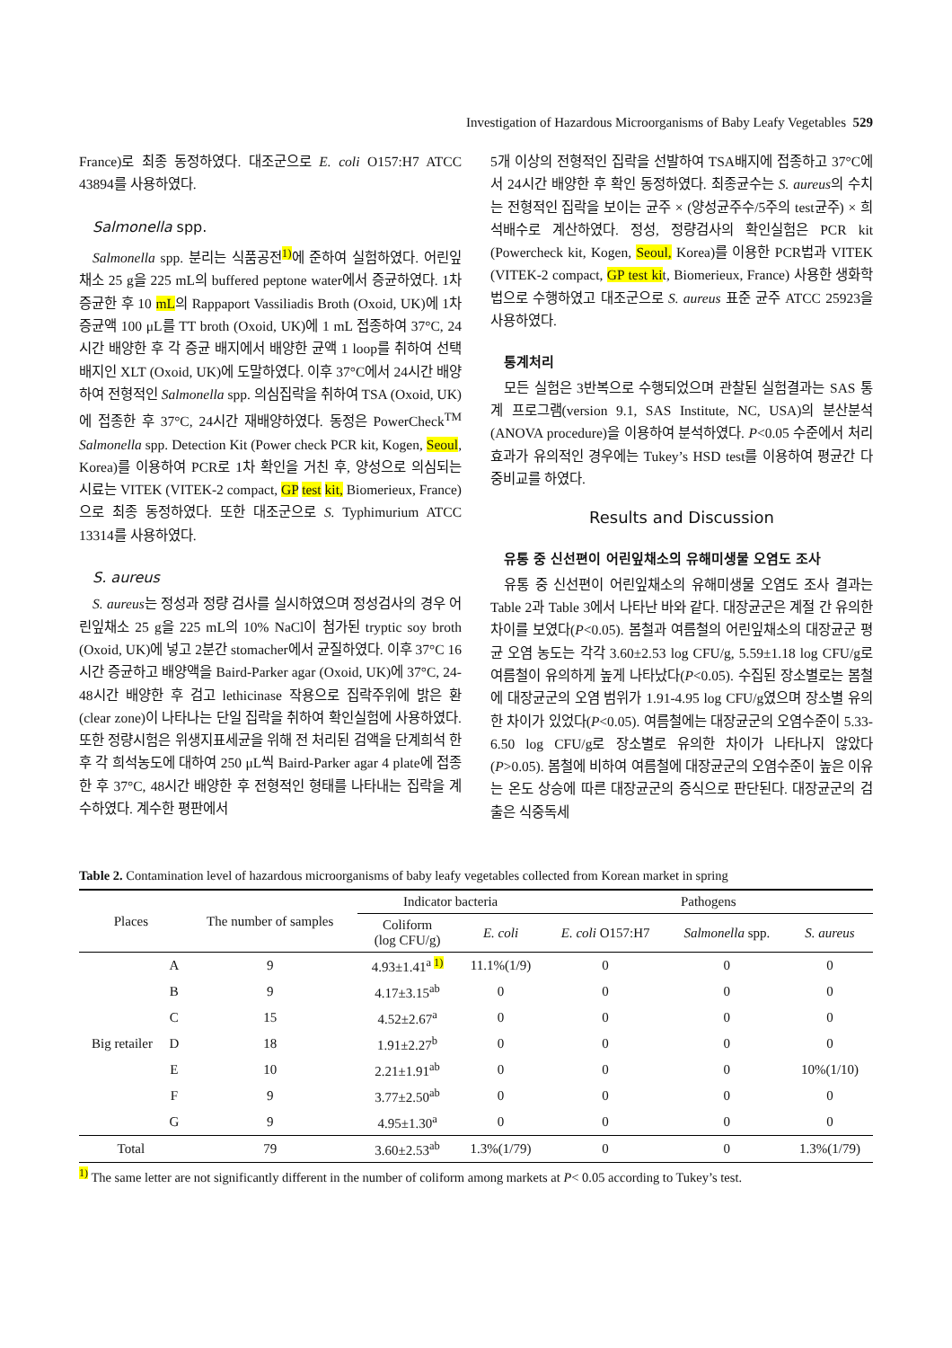Investigation of Hazardous Microorganisms of Baby Leafy Vegetables 529
France)로 최종 동정하였다. 대조군으로 E. coli O157:H7 ATCC 43894를 사용하였다.
Salmonella spp.
Salmonella spp. 분리는 식품공전<sup>1)</sup>에 준하여 실험하였다. 어린잎채소 25 g을 225 mL의 buffered peptone water에서 증균하였다. 1차 증균한 후 10 mL의 Rappaport Vassiliadis Broth (Oxoid, UK)에 1차 증균액 100 μL를 TT broth (Oxoid, UK)에 1 mL 접종하여 37°C, 24시간 배양한 후 각 증균 배지에서 배양한 균액 1 loop를 취하여 선택배지인 XLT (Oxoid, UK)에 도말하였다. 이후 37°C에서 24시간 배양하여 전형적인 Salmonella spp. 의심집락을 취하여 TSA (Oxoid, UK)에 접종한 후 37°C, 24시간 재배양하였다. 동정은 PowerCheck<sup>TM</sup> Salmonella spp. Detection Kit (Power check PCR kit, Kogen, Seoul, Korea)를 이용하여 PCR로 1차 확인을 거친 후, 양성으로 의심되는 시료는 VITEK (VITEK-2 compact, GP test kit, Biomerieux, France)으로 최종 동정하였다. 또한 대조군으로 S. Typhimurium ATCC 13314를 사용하였다.
S. aureus
S. aureus는 정성과 정량 검사를 실시하였으며 정성검사의 경우 어린잎채소 25 g을 225 mL의 10% NaCl이 첨가된 tryptic soy broth (Oxoid, UK)에 넣고 2분간 stomacher에서 균질하였다. 이후 37°C 16시간 증균하고 배양액을 Baird-Parker agar (Oxoid, UK)에 37°C, 24-48시간 배양한 후 검고 lethicinase 작용으로 집락주위에 밝은 환(clear zone)이 나타나는 단일 집락을 취하여 확인실험에 사용하였다. 또한 정량시험은 위생지표세균을 위해 전 처리된 검액을 단계희석 한 후 각 희석농도에 대하여 250 μL씩 Baird-Parker agar 4 plate에 접종한 후 37°C, 48시간 배양한 후 전형적인 형태를 나타내는 집락을 계수하였다. 계수한 평판에서
5개 이상의 전형적인 집락을 선발하여 TSA배지에 접종하고 37°C에서 24시간 배양한 후 확인 동정하였다. 최종균수는 S. aureus의 수치는 전형적인 집락을 보이는 균주 × (양성균주수/5주의 test균주) × 희석배수로 계산하였다. 정성, 정량검사의 확인실험은 PCR kit (Powercheck kit, Kogen, Seoul, Korea)를 이용한 PCR법과 VITEK (VITEK-2 compact, GP test kit, Biomerieux, France) 사용한 생화학법으로 수행하였고 대조군으로 S. aureus 표준 균주 ATCC 25923을 사용하였다.
통계처리
모든 실험은 3반복으로 수행되었으며 관찰된 실험결과는 SAS 통계 프로그램(version 9.1, SAS Institute, NC, USA)의 분산분석(ANOVA procedure)을 이용하여 분석하였다. P<0.05 수준에서 처리효과가 유의적인 경우에는 Tukey’s HSD test를 이용하여 평균간 다중비교를 하였다.
Results and Discussion
유통 중 신선편이 어린잎채소의 유해미생물 오염도 조사
유통 중 신선편이 어린잎채소의 유해미생물 오염도 조사 결과는 Table 2과 Table 3에서 나타난 바와 같다. 대장균군은 계절 간 유의한 차이를 보였다(P<0.05). 봄철과 여름철의 어린잎채소의 대장균군 평균 오염 농도는 각각 3.60±2.53 log CFU/g, 5.59±1.18 log CFU/g로 여름철이 유의하게 높게 나타났다(P<0.05). 수집된 장소별로는 봄철에 대장균군의 오염 범위가 1.91-4.95 log CFU/g였으며 장소별 유의한 차이가 있었다(P<0.05). 여름철에는 대장균군의 오염수준이 5.33-6.50 log CFU/g로 장소별로 유의한 차이가 나타나지 않았다(P>0.05). 봄철에 비하여 여름철에 대장균군의 오염수준이 높은 이유는 온도 상승에 따른 대장균군의 증식으로 판단된다. 대장균군의 검출은 식중독세
Table 2. Contamination level of hazardous microorganisms of baby leafy vegetables collected from Korean market in spring
| Places | | The number of samples | Indicator bacteria | | Pathogens | | |
| --- | --- | --- | --- | --- | --- | --- | --- |
| | | | Coliform (log CFU/g) | E. coli | E. coli O157:H7 | Salmonella spp. | S. aureus |
| Big retailer | A | 9 | 4.93±1.41<sup>a 1)</sup> | 11.1%(1/9) | 0 | 0 | 0 |
| | B | 9 | 4.17±3.15<sup>ab</sup> | 0 | 0 | 0 | 0 |
| | C | 15 | 4.52±2.67<sup>a</sup> | 0 | 0 | 0 | 0 |
| | D | 18 | 1.91±2.27<sup>b</sup> | 0 | 0 | 0 | 0 |
| | E | 10 | 2.21±1.91<sup>ab</sup> | 0 | 0 | 0 | 10%(1/10) |
| | F | 9 | 3.77±2.50<sup>ab</sup> | 0 | 0 | 0 | 0 |
| | G | 9 | 4.95±1.30<sup>a</sup> | 0 | 0 | 0 | 0 |
| Total | | 79 | 3.60±2.53<sup>ab</sup> | 1.3%(1/79) | 0 | 0 | 1.3%(1/79) |
<sup>1)</sup> The same letter are not significantly different in the number of coliform among markets at P< 0.05 according to Tukey’s test.